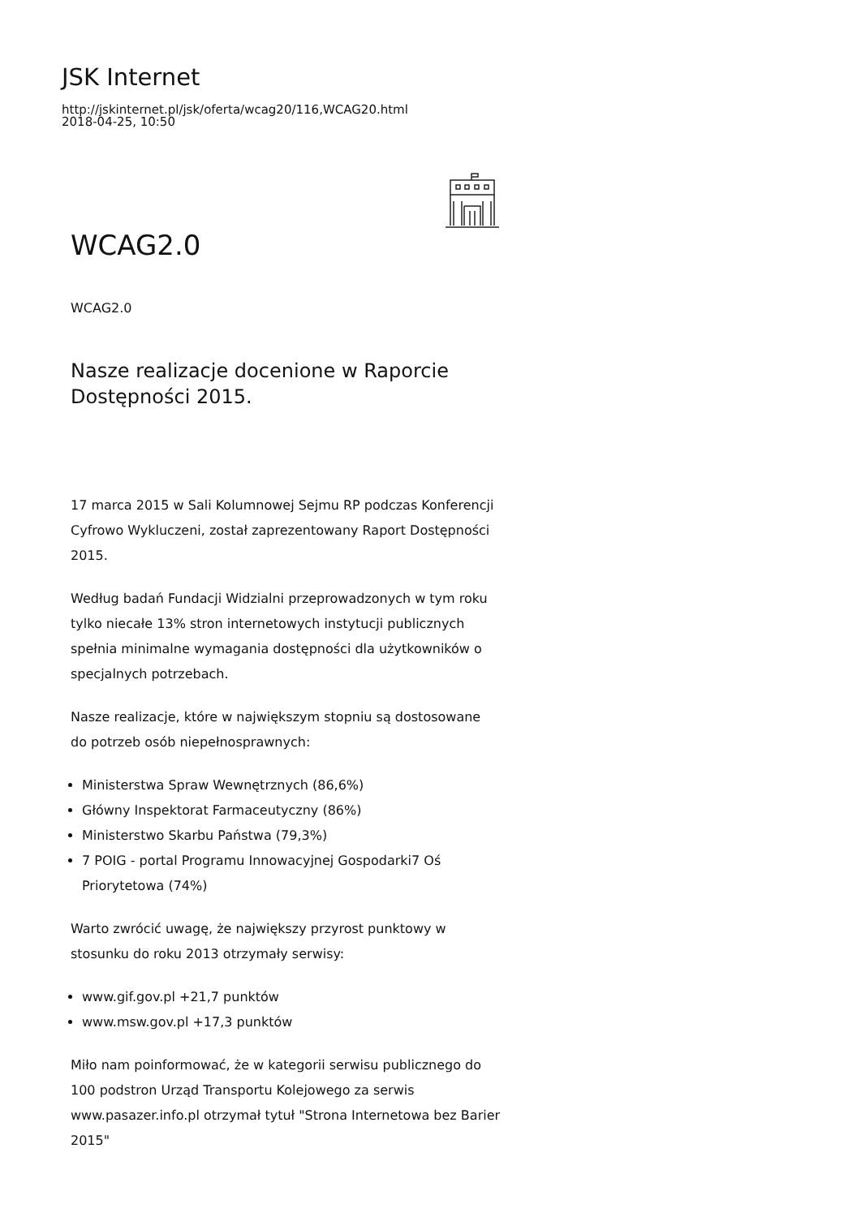JSK Internet
http://jskinternet.pl/jsk/oferta/wcag20/116,WCAG20.html
2018-04-25, 10:50
WCAG2.0
WCAG2.0
Nasze realizacje docenione w Raporcie Dostępności 2015.
17 marca 2015 w Sali Kolumnowej Sejmu RP podczas Konferencji Cyfrowo Wykluczeni, został zaprezentowany Raport Dostępności 2015.
Według badań Fundacji Widzialni przeprowadzonych w tym roku tylko niecałe 13% stron internetowych instytucji publicznych spełnia minimalne wymagania dostępności dla użytkowników o specjalnych potrzebach.
Nasze realizacje, które w największym stopniu są dostosowane do potrzeb osób niepełnosprawnych:
Ministerstwa Spraw Wewnętrznych (86,6%)
Główny Inspektorat Farmaceutyczny (86%)
Ministerstwo Skarbu Państwa (79,3%)
7 POIG - portal Programu Innowacyjnej Gospodarki7 Oś Priorytetowa (74%)
Warto zwrócić uwagę, że największy przyrost punktowy w stosunku do roku 2013 otrzymały serwisy:
www.gif.gov.pl +21,7 punktów
www.msw.gov.pl +17,3 punktów
Miło nam poinformować, że w kategorii serwisu publicznego do 100 podstron Urząd Transportu Kolejowego za serwis www.pasazer.info.pl otrzymał tytuł "Strona Internetowa bez Barier 2015"